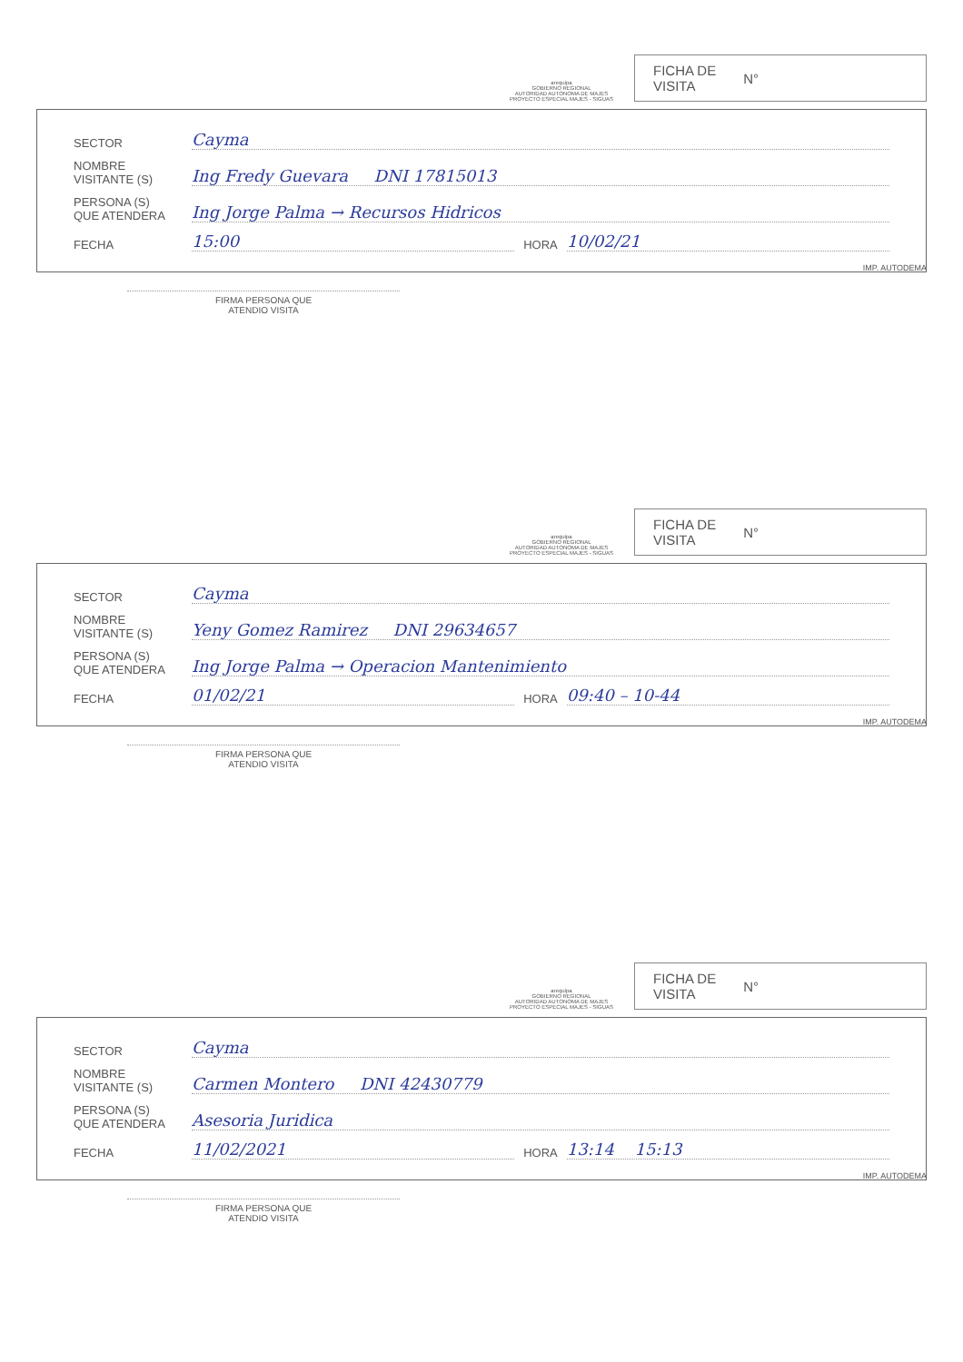arequipa
GOBIERNO REGIONAL
AUTORIDAD AUTONOMA DE MAJES
PROYECTO ESPECIAL MAJES - SIGUAS
FICHA DE
VISITA N°
SECTOR Cayma
NOMBRE
VISITANTE (S) Ing Fredy Guevara DNI 17815013
PERSONA (S)
QUE ATENDERA Ing Jorge Palma → Recursos Hidricos
FECHA 15:00 HORA 10/02/21
IMP. AUTODEMA
FIRMA PERSONA QUE
ATENDIO VISITA
arequipa
GOBIERNO REGIONAL
AUTORIDAD AUTONOMA DE MAJES
PROYECTO ESPECIAL MAJES - SIGUAS
FICHA DE
VISITA N°
SECTOR Cayma
NOMBRE
VISITANTE (S) Yeny Gomez Ramirez DNI 29634657
PERSONA (S)
QUE ATENDERA Ing Jorge Palma → Operacion Mantenimiento
FECHA 01/02/21 HORA 09:40 – 10-44
IMP. AUTODEMA
FIRMA PERSONA QUE
ATENDIO VISITA
arequipa
GOBIERNO REGIONAL
AUTORIDAD AUTONOMA DE MAJES
PROYECTO ESPECIAL MAJES - SIGUAS
FICHA DE
VISITA N°
SECTOR Cayma
NOMBRE
VISITANTE (S) Carmen Montero DNI 42430779
PERSONA (S)
QUE ATENDERA Asesoria Juridica
FECHA 11/02/2021 HORA 13:14 15:13
IMP. AUTODEMA
FIRMA PERSONA QUE
ATENDIO VISITA